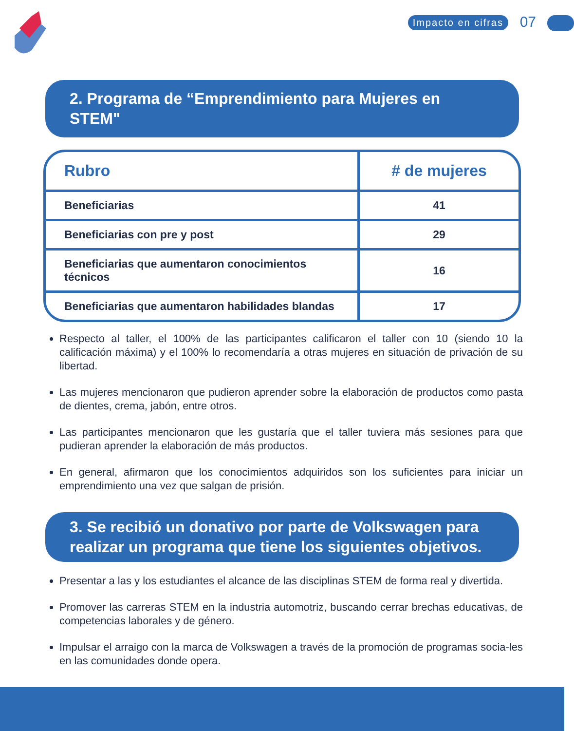Impacto en cifras 07
2. Programa de “Emprendimiento para Mujeres en STEM"
| Rubro | # de mujeres |
| --- | --- |
| Beneficiarias | 41 |
| Beneficiarias con pre y post | 29 |
| Beneficiarias que aumentaron conocimientos técnicos | 16 |
| Beneficiarias que aumentaron habilidades blandas | 17 |
Respecto al taller, el 100% de las participantes calificaron el taller con 10 (siendo 10 la calificación máxima) y el 100% lo recomendaría a otras mujeres en situación de privación de su libertad.
Las mujeres mencionaron que pudieron aprender sobre la elaboración de productos como pasta de dientes, crema, jabón, entre otros.
Las participantes mencionaron que les gustaría que el taller tuviera más sesiones para que pudieran aprender la elaboración de más productos.
En general, afirmaron que los conocimientos adquiridos son los suficientes para iniciar un emprendimiento una vez que salgan de prisión.
3. Se recibió un donativo por parte de Volkswagen para realizar un programa que tiene los siguientes objetivos.
Presentar a las y los estudiantes el alcance de las disciplinas STEM de forma real y divertida.
Promover las carreras STEM en la industria automotriz, buscando cerrar brechas educativas, de competencias laborales y de género.
Impulsar el arraigo con la marca de Volkswagen a través de la promoción de programas socia-les en las comunidades donde opera.